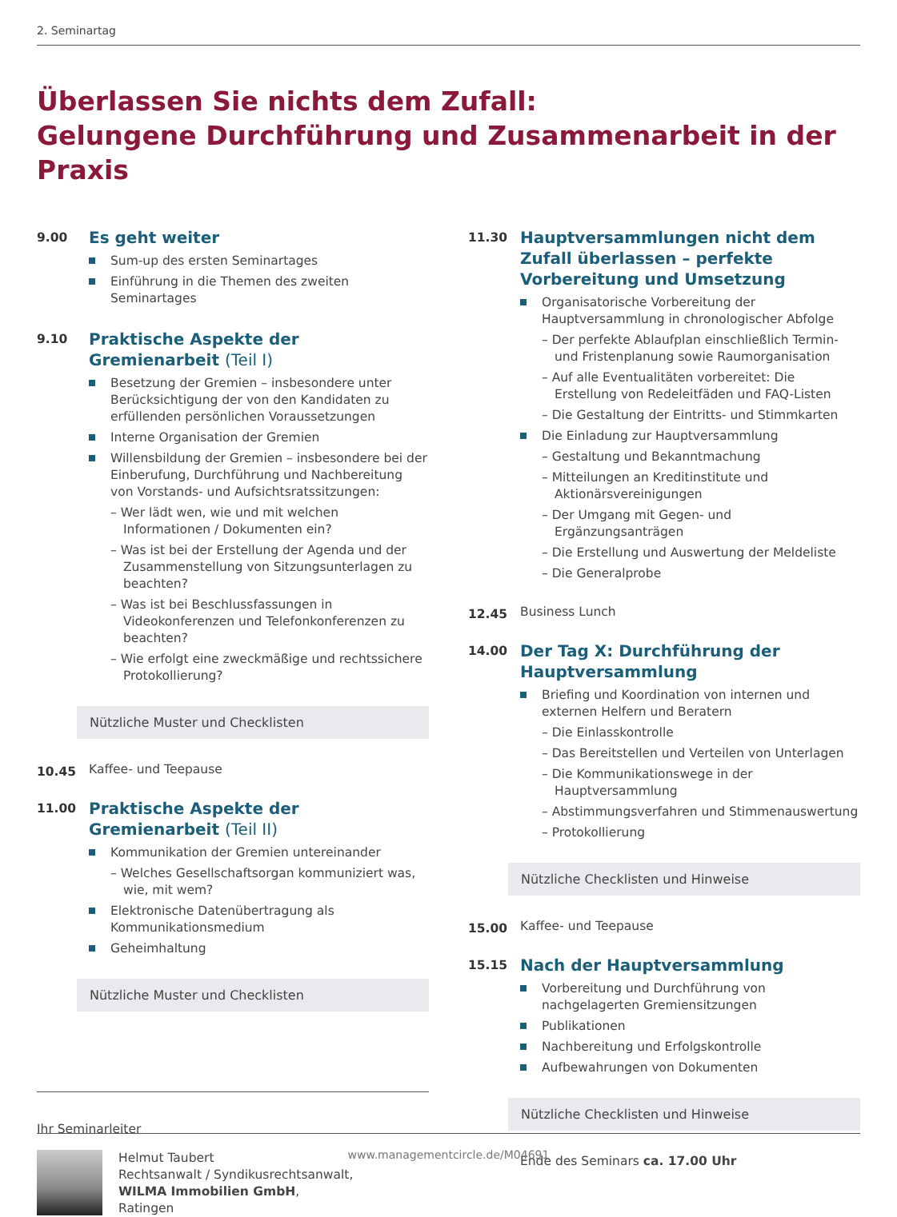2. Seminartag
Überlassen Sie nichts dem Zufall:
Gelungene Durchführung und Zusammenarbeit in der Praxis
9.00
Es geht weiter
Sum-up des ersten Seminartages
Einführung in die Themen des zweiten Seminartages
9.10
Praktische Aspekte der Gremienarbeit (Teil I)
Besetzung der Gremien – insbesondere unter Berücksichtigung der von den Kandidaten zu erfüllenden persönlichen Voraussetzungen
Interne Organisation der Gremien
Willensbildung der Gremien – insbesondere bei der Einberufung, Durchführung und Nachbereitung von Vorstands- und Aufsichtsratssitzungen:
– Wer lädt wen, wie und mit welchen Informationen / Dokumenten ein?
– Was ist bei der Erstellung der Agenda und der Zusammenstellung von Sitzungsunterlagen zu beachten?
– Was ist bei Beschlussfassungen in Videokonferenzen und Telefonkonferenzen zu beachten?
– Wie erfolgt eine zweckmäßige und rechtssichere Protokollierung?
Nützliche Muster und Checklisten
10.45
Kaffee- und Teepause
11.00
Praktische Aspekte der Gremienarbeit (Teil II)
Kommunikation der Gremien untereinander
– Welches Gesellschaftsorgan kommuniziert was, wie, mit wem?
Elektronische Datenübertragung als Kommunikationsmedium
Geheimhaltung
Nützliche Muster und Checklisten
Ihr Seminarleiter
Helmut Taubert
Rechtsanwalt / Syndikusrechtsanwalt,
WILMA Immobilien GmbH,
Ratingen
11.30
Hauptversammlungen nicht dem Zufall überlassen – perfekte Vorbereitung und Umsetzung
Organisatorische Vorbereitung der Hauptversammlung in chronologischer Abfolge
– Der perfekte Ablaufplan einschließlich Termin- und Fristenplanung sowie Raumorganisation
– Auf alle Eventualitäten vorbereitet: Die Erstellung von Redeleitfäden und FAQ-Listen
– Die Gestaltung der Eintritts- und Stimmkarten
Die Einladung zur Hauptversammlung
– Gestaltung und Bekanntmachung
– Mitteilungen an Kreditinstitute und Aktionärsvereinigungen
– Der Umgang mit Gegen- und Ergänzungsanträgen
– Die Erstellung und Auswertung der Meldeliste
– Die Generalprobe
12.45
Business Lunch
14.00
Der Tag X: Durchführung der Hauptversammlung
Briefing und Koordination von internen und externen Helfern und Beratern
– Die Einlasskontrolle
– Das Bereitstellen und Verteilen von Unterlagen
– Die Kommunikationswege in der Hauptversammlung
– Abstimmungsverfahren und Stimmenauswertung
– Protokollierung
Nützliche Checklisten und Hinweise
15.00
Kaffee- und Teepause
15.15
Nach der Hauptversammlung
Vorbereitung und Durchführung von nachgelagerten Gremiensitzungen
Publikationen
Nachbereitung und Erfolgskontrolle
Aufbewahrungen von Dokumenten
Nützliche Checklisten und Hinweise
Ende des Seminars ca. 17.00 Uhr
www.managementcircle.de/M04691